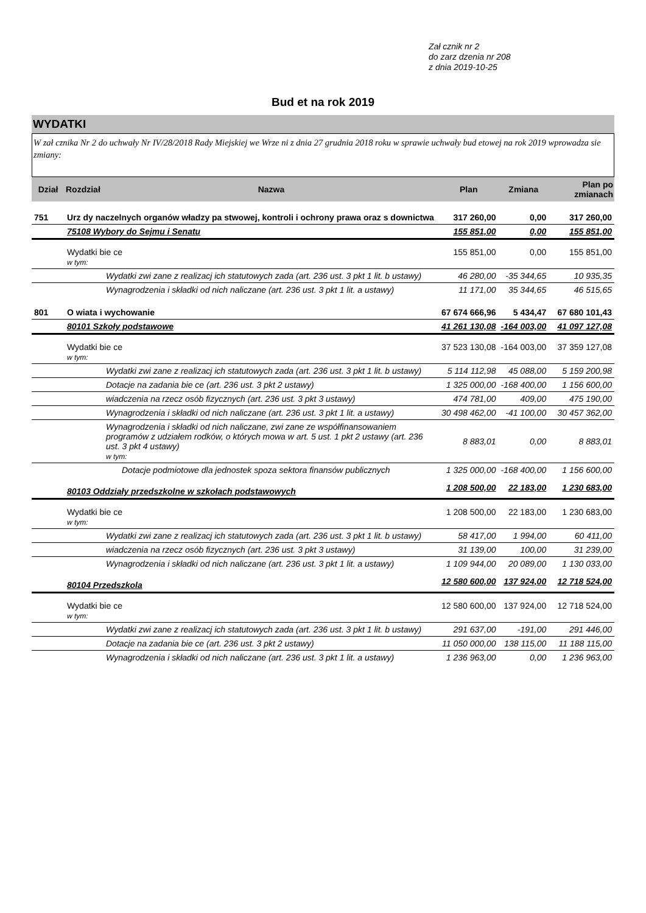Zał cznik nr 2
do zarz dzenia nr 208
z dnia 2019-10-25
Bud et na rok 2019
WYDATKI
W zał cznika Nr 2 do uchwały Nr IV/28/2018 Rady Miejskiej we Wrze ni z dnia 27 grudnia 2018 roku w sprawie uchwały bud etowej na rok 2019 wprowadza sie zmiany:
| Dział | Rozdział | Nazwa | Plan | Zmiana | Plan po zmianach |
| --- | --- | --- | --- | --- | --- |
| 751 | Urz dy naczelnych organów władzy pa stwowej, kontroli i ochrony prawa oraz s downictwa | | 317 260,00 | 0,00 | 317 260,00 |
| | 75108 Wybory do Sejmu i Senatu | | 155 851,00 | 0,00 | 155 851,00 |
| | Wydatki bie ce w tym: | | 155 851,00 | 0,00 | 155 851,00 |
| | | Wydatki zwi zane z realizacj ich statutowych zada (art. 236 ust. 3 pkt 1 lit. b ustawy) | 46 280,00 | -35 344,65 | 10 935,35 |
| | | Wynagrodzenia i składki od nich naliczane (art. 236 ust. 3 pkt 1 lit. a ustawy) | 11 171,00 | 35 344,65 | 46 515,65 |
| 801 | O wiata i wychowanie | | 67 674 666,96 | 5 434,47 | 67 680 101,43 |
| | 80101 Szkoły podstawowe | | 41 261 130,08 | -164 003,00 | 41 097 127,08 |
| | Wydatki bie ce w tym: | | 37 523 130,08 | -164 003,00 | 37 359 127,08 |
| | | Wydatki zwi zane z realizacj ich statutowych zada (art. 236 ust. 3 pkt 1 lit. b ustawy) | 5 114 112,98 | 45 088,00 | 5 159 200,98 |
| | | Dotacje na zadania bie ce (art. 236 ust. 3 pkt 2 ustawy) | 1 325 000,00 | -168 400,00 | 1 156 600,00 |
| | | wiadczenia na rzecz osób fizycznych (art. 236 ust. 3 pkt 3 ustawy) | 474 781,00 | 409,00 | 475 190,00 |
| | | Wynagrodzenia i składki od nich naliczane (art. 236 ust. 3 pkt 1 lit. a ustawy) | 30 498 462,00 | -41 100,00 | 30 457 362,00 |
| | | Wynagrodzenia i składki od nich naliczane, zwi zane ze współfinansowaniem programów z udziałem rodków, o których mowa w art. 5 ust. 1 pkt 2 ustawy (art. 236 ust. 3 pkt 4 ustawy) w tym: | 8 883,01 | 0,00 | 8 883,01 |
| | | Dotacje podmiotowe dla jednostek spoza sektora finansów publicznych | 1 325 000,00 | -168 400,00 | 1 156 600,00 |
| | 80103 Oddziały przedszkolne w szkołach podstawowych | | 1 208 500,00 | 22 183,00 | 1 230 683,00 |
| | Wydatki bie ce w tym: | | 1 208 500,00 | 22 183,00 | 1 230 683,00 |
| | | Wydatki zwi zane z realizacj ich statutowych zada (art. 236 ust. 3 pkt 1 lit. b ustawy) | 58 417,00 | 1 994,00 | 60 411,00 |
| | | wiadczenia na rzecz osób fizycznych (art. 236 ust. 3 pkt 3 ustawy) | 31 139,00 | 100,00 | 31 239,00 |
| | | Wynagrodzenia i składki od nich naliczane (art. 236 ust. 3 pkt 1 lit. a ustawy) | 1 109 944,00 | 20 089,00 | 1 130 033,00 |
| | 80104 Przedszkola | | 12 580 600,00 | 137 924,00 | 12 718 524,00 |
| | Wydatki bie ce w tym: | | 12 580 600,00 | 137 924,00 | 12 718 524,00 |
| | | Wydatki zwi zane z realizacj ich statutowych zada (art. 236 ust. 3 pkt 1 lit. b ustawy) | 291 637,00 | -191,00 | 291 446,00 |
| | | Dotacje na zadania bie ce (art. 236 ust. 3 pkt 2 ustawy) | 11 050 000,00 | 138 115,00 | 11 188 115,00 |
| | | Wynagrodzenia i składki od nich naliczane (art. 236 ust. 3 pkt 1 lit. a ustawy) | 1 236 963,00 | 0,00 | 1 236 963,00 |